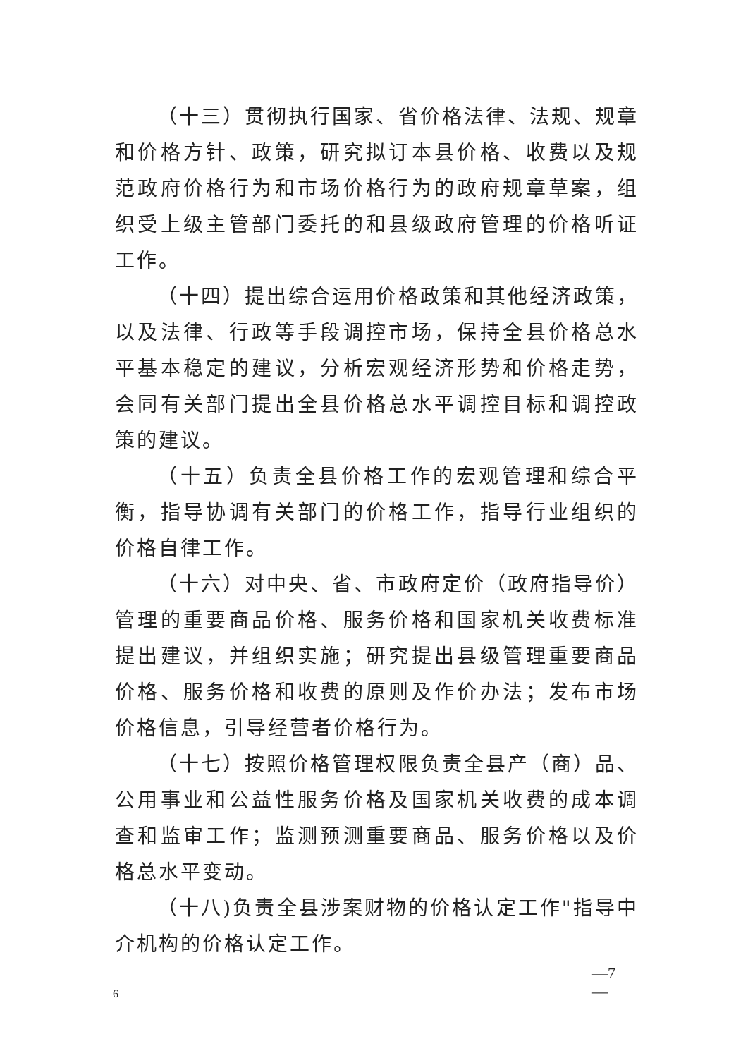（十三）贯彻执行国家、省价格法律、法规、规章和价格方针、政策，研究拟订本县价格、收费以及规范政府价格行为和市场价格行为的政府规章草案，组织受上级主管部门委托的和县级政府管理的价格听证工作。
（十四）提出综合运用价格政策和其他经济政策，以及法律、行政等手段调控市场，保持全县价格总水平基本稳定的建议，分析宏观经济形势和价格走势，会同有关部门提出全县价格总水平调控目标和调控政策的建议。
（十五）负责全县价格工作的宏观管理和综合平衡，指导协调有关部门的价格工作，指导行业组织的价格自律工作。
（十六）对中央、省、市政府定价（政府指导价）管理的重要商品价格、服务价格和国家机关收费标准提出建议，并组织实施；研究提出县级管理重要商品价格、服务价格和收费的原则及作价办法；发布市场价格信息，引导经营者价格行为。
（十七）按照价格管理权限负责全县产（商）品、公用事业和公益性服务价格及国家机关收费的成本调查和监审工作；监测预测重要商品、服务价格以及价格总水平变动。
（十八)负责全县涉案财物的价格认定工作"指导中介机构的价格认定工作。
—7
—
6